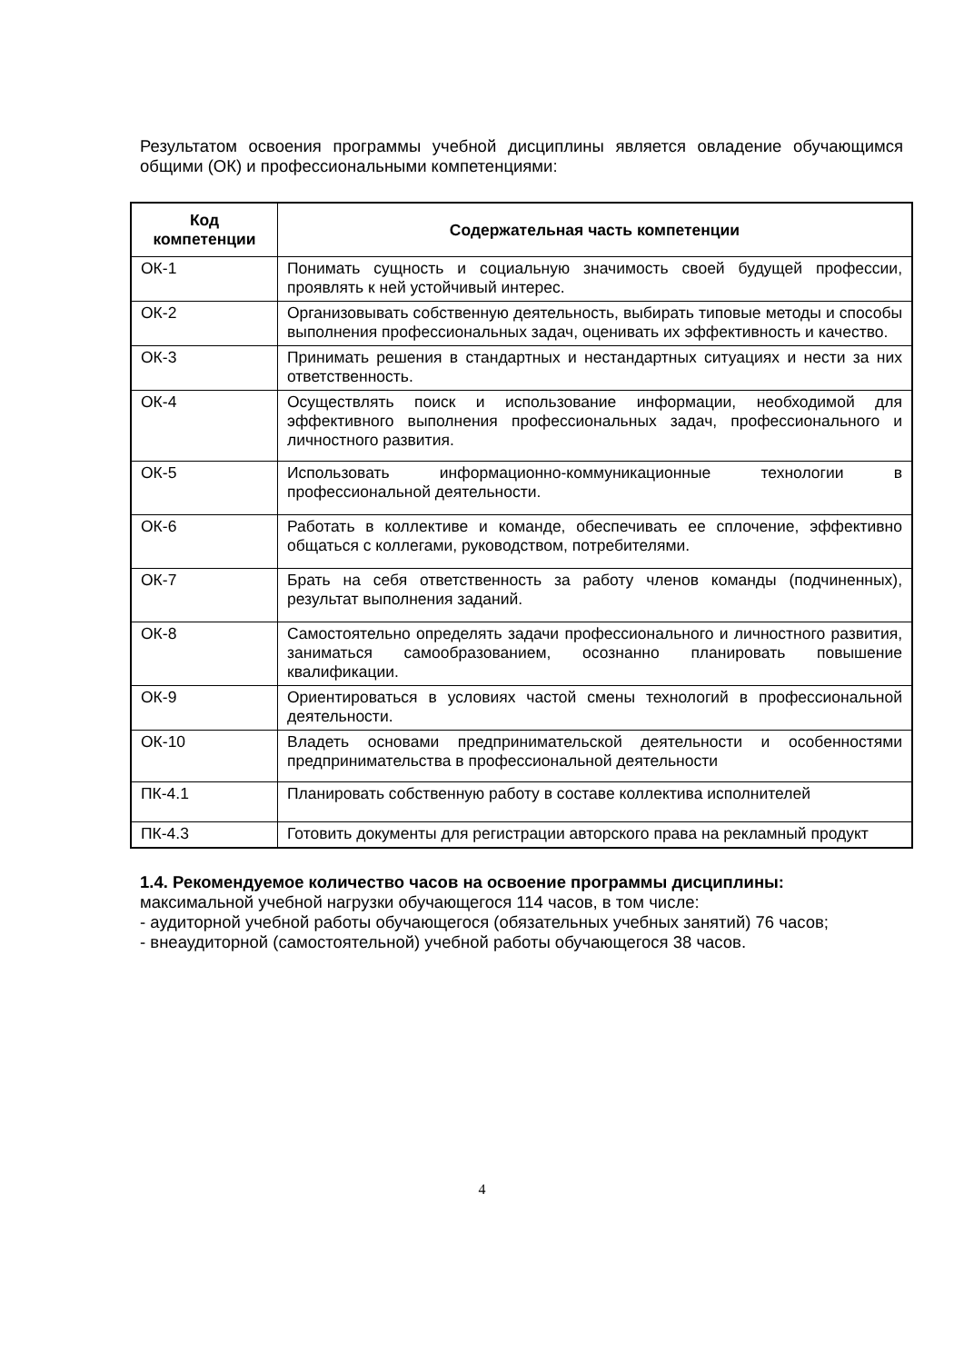Результатом освоения программы учебной дисциплины является овладение обучающимся общими (ОК) и профессиональными компетенциями:
| Код компетенции | Содержательная часть компетенции |
| --- | --- |
| ОК-1 | Понимать сущность и социальную значимость своей будущей профессии, проявлять к ней устойчивый интерес. |
| ОК-2 | Организовывать собственную деятельность, выбирать типовые методы и способы выполнения профессиональных задач, оценивать их эффективность и качество. |
| ОК-3 | Принимать решения в стандартных и нестандартных ситуациях и нести за них ответственность. |
| ОК-4 | Осуществлять поиск и использование информации, необходимой для эффективного выполнения профессиональных задач, профессионального и личностного развития. |
| ОК-5 | Использовать информационно-коммуникационные технологии в профессиональной деятельности. |
| ОК-6 | Работать в коллективе и команде, обеспечивать ее сплочение, эффективно общаться с коллегами, руководством, потребителями. |
| ОК-7 | Брать на себя ответственность за работу членов команды (подчиненных), результат выполнения заданий. |
| ОК-8 | Самостоятельно определять задачи профессионального и личностного развития, заниматься самообразованием, осознанно планировать повышение квалификации. |
| ОК-9 | Ориентироваться в условиях частой смены технологий в профессиональной деятельности. |
| ОК-10 | Владеть основами предпринимательской деятельности и особенностями предпринимательства в профессиональной деятельности |
| ПК-4.1 | Планировать собственную работу в составе коллектива исполнителей |
| ПК-4.3 | Готовить документы для регистрации авторского права на рекламный продукт |
1.4. Рекомендуемое количество часов на освоение программы дисциплины:
максимальной учебной нагрузки обучающегося 114 часов, в том числе:
- аудиторной учебной работы обучающегося (обязательных учебных занятий) 76 часов;
- внеаудиторной (самостоятельной) учебной работы обучающегося 38 часов.
4